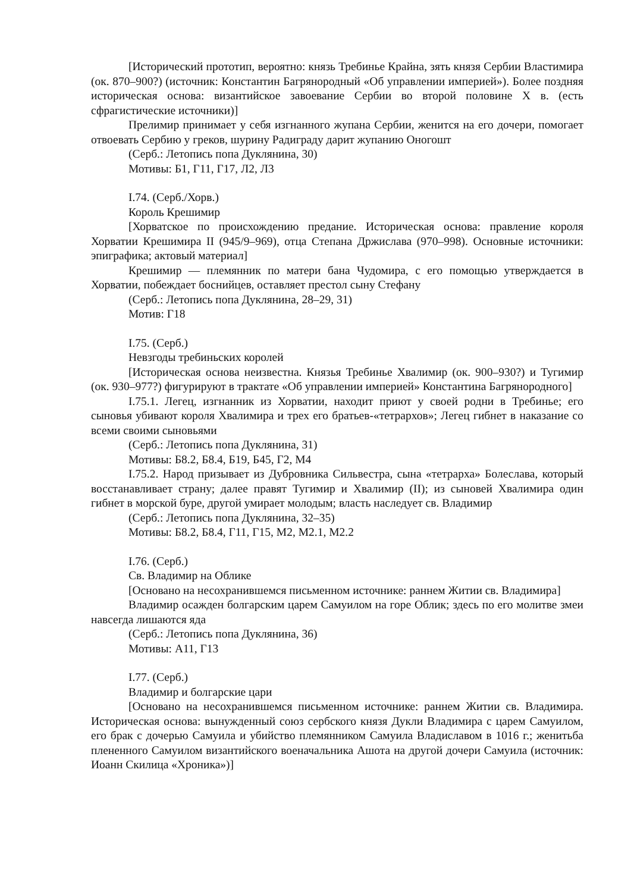[Исторический прототип, вероятно: князь Требинье Крайна, зять князя Сербии Властимира (ок. 870–900?) (источник: Константин Багрянородный «Об управлении империей»). Более поздняя историческая основа: византийское завоевание Сербии во второй половине X в. (есть сфрагистические источники)]
Прелимир принимает у себя изгнанного жупана Сербии, женится на его дочери, помогает отвоевать Сербию у греков, шурину Радиграду дарит жупанию Оногошт
(Серб.: Летопись попа Дуклянина, 30)
Мотивы: Б1, Г11, Г17, Л2, Л3
I.74. (Серб./Хорв.)
Король Крешимир
[Хорватское по происхождению предание. Историческая основа: правление короля Хорватии Крешимира II (945/9–969), отца Степана Држислава (970–998). Основные источники: эпиграфика; актовый материал]
Крешимир — племянник по матери бана Чудомира, с его помощью утверждается в Хорватии, побеждает боснийцев, оставляет престол сыну Стефану
(Серб.: Летопись попа Дуклянина, 28–29, 31)
Мотив: Г18
I.75. (Серб.)
Невзгоды требиньских королей
[Историческая основа неизвестна. Князья Требинье Хвалимир (ок. 900–930?) и Тугимир (ок. 930–977?) фигурируют в трактате «Об управлении империей» Константина Багрянородного]
I.75.1. Легец, изгнанник из Хорватии, находит приют у своей родни в Требинье; его сыновья убивают короля Хвалимира и трех его братьев-«тетрархов»; Легец гибнет в наказание со всеми своими сыновьями
(Серб.: Летопись попа Дуклянина, 31)
Мотивы: Б8.2, Б8.4, Б19, Б45, Г2, М4
I.75.2. Народ призывает из Дубровника Сильвестра, сына «тетрарха» Болеслава, который восстанавливает страну; далее правят Тугимир и Хвалимир (II); из сыновей Хвалимира один гибнет в морской буре, другой умирает молодым; власть наследует св. Владимир
(Серб.: Летопись попа Дуклянина, 32–35)
Мотивы: Б8.2, Б8.4, Г11, Г15, М2, М2.1, М2.2
I.76. (Серб.)
Св. Владимир на Облике
[Основано на несохранившемся письменном источнике: раннем Житии св. Владимира]
Владимир осажден болгарским царем Самуилом на горе Облик; здесь по его молитве змеи навсегда лишаются яда
(Серб.: Летопись попа Дуклянина, 36)
Мотивы: А11, Г13
I.77. (Серб.)
Владимир и болгарские цари
[Основано на несохранившемся письменном источнике: раннем Житии св. Владимира. Историческая основа: вынужденный союз сербского князя Дукли Владимира с царем Самуилом, его брак с дочерью Самуила и убийство племянником Самуила Владиславом в 1016 г.; женитьба плененного Самуилом византийского военачальника Ашота на другой дочери Самуила (источник: Иоанн Скилица «Хроника»)]